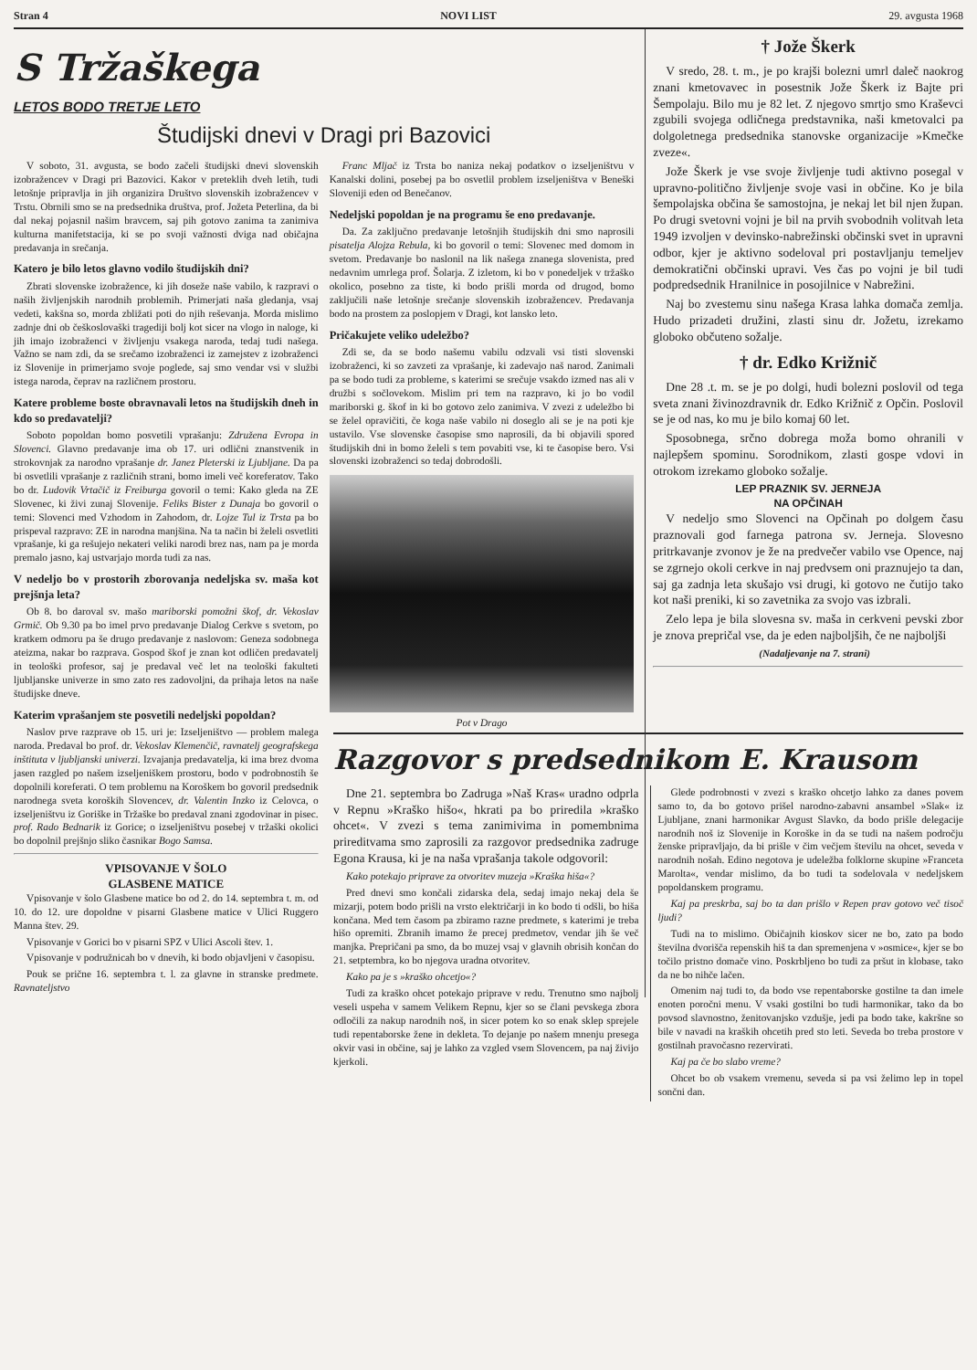Stran 4 NOVI LIST 29. avgusta 1968
S Tržaškega
LETOS BODO TRETJE LETO
Študijski dnevi v Dragi pri Bazovici
V soboto, 31. avgusta, se bodo začeli študijski dnevi slovenskih izobražencev v Dragi pri Bazovici. Kakor v preteklih dveh letih, tudi letošnje pripravlja in jih organizira Društvo slovenskih izobražencev v Trstu. Obrnili smo se na predsednika društva, prof. Jožeta Peterlina, da bi dal nekaj pojasnil našim bravcem, saj pih gotovo zanima ta zanimiva kulturna manifetstacija, ki se po svoji važnosti dviga nad običajna predavanja in srečanja.
Katero je bilo letos glavno vodilo študijskih dni?
Zbrati slovenske izobražence, ki jih doseže naše vabilo, k razpravi o naših življenjskih narodnih problemih. Primerjati naša gledanja, vsaj vedeti, kakšna so, morda zbližati poti do njih reševanja. Morda mislimo zadnje dni ob češkoslovaški tragediji bolj kot sicer na vlogo in naloge, ki jih imajo izobraženci v življenju vsakega naroda, tedaj tudi našega. Važno se nam zdi, da se srečamo izobraženci iz zamejstev z izobraženci iz Slovenije in primerjamo svoje poglede, saj smo vendar vsi v službi istega naroda, čeprav na različnem prostoru.
Katere probleme boste obravnavali letos na študijskih dneh in kdo so predavatelji?
Soboto popoldan bomo posvetili vprašanju: Združena Evropa in Slovenci. Glavno predavanje ima ob 17. uri odlični znanstvenik in strokovnjak za narodno vprašanje dr. Janez Pleterski iz Ljubljane. Da pa bi osvetlili vprašanje z različnih strani, bomo imeli več koreferatov. Tako bo dr. Ludovik Vrtačič iz Freiburga govoril o temi: Kako gleda na ZE Slovenec, ki živi zunaj Slovenije. Feliks Bister z Dunaja bo govoril o temi: Slovenci med Vzhodom in Zahodom, dr. Lojze Tul iz Trsta pa bo prispeval razpravo: ZE in narodna manjšina. Na ta način bi želeli osvetliti vprašanje, ki ga rešujejo nekateri veliki narodi brez nas, nam pa je morda premalo jasno, kaj ustvarjajo morda tudi za nas.
V nedeljo bo v prostorih zborovanja nedeljska sv. maša kot prejšnja leta?
Ob 8. bo daroval sv. mašo mariborski pomožni škof, dr. Vekoslav Grmič. Ob 9.30 pa bo imel prvo predavanje Dialog Cerkve s svetom, po kratkem odmoru pa še drugo predavanje z naslovom: Geneza sodobnega ateizma, nakar bo razprava. Gospod škof je znan kot odličen predavatelj in teološki profesor, saj je predaval več let na teološki fakulteti ljubljanske univerze in smo zato res zadovoljni, da prihaja letos na naše študijske dneve.
Katerim vprašanjem ste posvetili nedeljski popoldan?
Naslov prve razprave ob 15. uri je: Izseljeništvo — problem malega naroda. Predaval bo prof. dr. Vekoslav Klemenčič, ravnatelj geografskega inštituta v ljubljanski univerzi. Izvajanja predavatelja, ki ima brez dvoma jasen razgled po našem izseljeniškem prostoru, bodo v podrobnostih še dopolnili koreferati. O tem problemu na Koroškem bo govoril predsednik narodnega sveta koroških Slovencev, dr. Valentin Inzko iz Celovca, o izseljeništvu iz Goriške in Tržaške bo predaval znani zgodovinar in pisec. prof. Rado Bednarik iz Gorice; o izseljeništvu posebej v tržaški okolici bo dopolnil prejšnjo sliko časnikar Bogo Samsa.
VPISOVANJE V ŠOLO
GLASBENE MATICE
Vpisovanje v šolo Glasbene matice bo od 2. do 14. septembra t. m. od 10. do 12. ure dopoldne v pisarni Glasbene matice v Ulici Ruggero Manna štev. 29.
Vpisovanje v Gorici bo v pisarni SPZ v Ulici Ascoli štev. 1.
Vpisovanje v podružnicah bo v dnevih, ki bodo objavljeni v časopisu.
Pouk se prične 16. septembra t. l. za glavne in stranske predmete. Ravnateljstvo
Franc Mljač iz Trsta bo naniza nekaj podatkov o izseljeništvu v Kanalski dolini, posebej pa bo osvetlil problem izseljeništva v Beneški Sloveniji eden od Benečanov.
Nedeljski popoldan je na programu še eno predavanje.
Da. Za zaključno predavanje letošnjih študijskih dni smo naprosili pisatelja Alojza Rebula, ki bo govoril o temi: Slovenec med domom in svetom. Predavanje bo naslonil na lik našega znanega slovenista, pred nedavnim umrlega prof. Šolarja. Z izletom, ki bo v ponedeljek v tržaško okolico, posebno za tiste, ki bodo prišli morda od drugod, bomo zaključili naše letošnje srečanje slovenskih izobražencev. Predavanja bodo na prostem za poslopjem v Dragi, kot lansko leto.
Pričakujete veliko udeležbo?
Zdi se, da se bodo našemu vabilu odzvali vsi tisti slovenski izobraženci, ki so zavzeti za vprašanje, ki zadevajo naš narod. Zanimali pa se bodo tudi za probleme, s katerimi se srečuje vsakdo izmed nas ali v družbi s sočlovekom. Mislim pri tem na razpravo, ki jo bo vodil mariborski g. škof in ki bo gotovo zelo zanimiva. V zvezi z udeležbo bi se želel opravičiti, če koga naše vabilo ni doseglo ali se je na poti kje ustavilo. Vse slovenske časopise smo naprosili, da bi objavili spored študijskih dni in bomo želeli s tem povabiti vse, ki te časopise bero. Vsi slovenski izobraženci so tedaj dobrodošli.
Pot v Drago
† Jože Škerk
V sredo, 28. t. m., je po krajši bolezni umrl daleč naokrog znani kmetovavec in posestnik Jože Škerk iz Bajte pri Šempolaju. Bilo mu je 82 let. Z njegovo smrtjo smo Kraševci zgubili svojega odličnega predstavnika, naši kmetovalci pa dolgoletnega predsednika stanovske organizacije »Kmečke zveze«.
Jože Škerk je vse svoje življenje tudi aktivno posegal v upravno-politično življenje svoje vasi in občine. Ko je bila šempolajska občina še samostojna, je nekaj let bil njen župan. Po drugi svetovni vojni je bil na prvih svobodnih volitvah leta 1949 izvoljen v devinsko-nabrežinski občinski svet in upravni odbor, kjer je aktivno sodeloval pri postavljanju temeljev demokratični občinski upravi. Ves čas po vojni je bil tudi podpredsednik Hranilnice in posojilnice v Nabrežini.
Naj bo zvestemu sinu našega Krasa lahka domača zemlja. Hudo prizadeti družini, zlasti sinu dr. Jožetu, izrekamo globoko občuteno sožalje.
† dr. Edko Križnič
Dne 28 .t. m. se je po dolgi, hudi bolezni poslovil od tega sveta znani živinozdravnik dr. Edko Križnič z Opčin. Poslovil se je od nas, ko mu je bilo komaj 60 let.
Sposobnega, srčno dobrega moža bomo ohranili v najlepšem spominu. Sorodnikom, zlasti gospe vdovi in otrokom izrekamo globoko sožalje.
LEP PRAZNIK SV. JERNEJA
NA OPČINAH
V nedeljo smo Slovenci na Opčinah po dolgem času praznovali god farnega patrona sv. Jerneja. Slovesno pritrkavanje zvonov je že na predvečer vabilo vse Opence, naj se zgrnejo okoli cerkve in naj predvsem oni praznujejo ta dan, saj ga zadnja leta skušajo vsi drugi, ki gotovo ne čutijo tako kot naši preniki, ki so zavetnika za svojo vas izbrali.
Zelo lepa je bila slovesna sv. maša in cerkveni pevski zbor je znova prepričal vse, da je eden najboljših, če ne najboljši
(Nadaljevanje na 7. strani)
Razgovor s predsednikom E. Krausom
Dne 21. septembra bo Zadruga »Naš Kras« uradno odprla v Repnu »Kraško hišo«, hkrati pa bo priredila »kraško ohcet«. V zvezi s tema zanimivima in pomembnima prireditvama smo zaprosili za razgovor predsednika zadruge Egona Krausa, ki je na naša vprašanja takole odgovoril:
Kako potekajo priprave za otvoritev muzeja »Kraška hiša«?
Pred dnevi smo končali zidarska dela, sedaj imajo nekaj dela še mizarji, potem bodo prišli na vrsto električarji in ko bodo ti odšli, bo hiša končana. Med tem časom pa zbiramo razne predmete, s katerimi je treba hišo opremiti. Zbranih imamo že precej predmetov, vendar jih še več manjka. Prepričani pa smo, da bo muzej vsaj v glavnih obrisih končan do 21. setptembra, ko bo njegova uradna otvoritev.
Kako pa je s »kraško ohcetjo«?
Tudi za kraško ohcet potekajo priprave v redu. Trenutno smo najbolj veseli uspeha v samem Velikem Repnu, kjer so se člani pevskega zbora odločili za nakup narodnih noš, in sicer potem ko so enak sklep sprejele tudi repentaborske žene in dekleta. To dejanje po našem mnenju presega okvir vasi in občine, saj je lahko za vzgled vsem Slovencem, pa naj živijo kjerkoli.
Glede podrobnosti v zvezi s kraško ohcetjo lahko za danes povem samo to, da bo gotovo prišel narodno-zabavni ansambel »Slak« iz Ljubljane, znani harmonikar Avgust Slavko, da bodo prišle delegacije narodnih noš iz Slovenije in Koroške in da se tudi na našem področju ženske pripravljajo, da bi prišle v čim večjem številu na ohcet, seveda v narodnih nošah. Edino negotova je udeležba folklorne skupine »Franceta Marolta«, vendar mislimo, da bo tudi ta sodelovala v nedeljskem popoldanskem programu.
Kaj pa preskrba, saj bo ta dan prišlo v Repen prav gotovo več tisoč ljudi?
Tudi na to mislimo. Običajnih kioskov sicer ne bo, zato pa bodo številna dvorišča repenskih hiš ta dan spremenjena v »osmice«, kjer se bo točilo pristno domače vino. Poskrbljeno bo tudi za pršut in klobase, tako da ne bo nihče lačen.
Omenim naj tudi to, da bodo vse repentaborske gostilne ta dan imele enoten poročni menu. V vsaki gostilni bo tudi harmonikar, tako da bo povsod slavnostno, ženitovanjsko vzdušje, jedi pa bodo take, kakršne so bile v navadi na kraških ohcetih pred sto leti. Seveda bo treba prostore v gostilnah pravočasno rezervirati.
Kaj pa če bo slabo vreme?
Ohcet bo ob vsakem vremenu, seveda si pa vsi želimo lep in topel sončni dan.